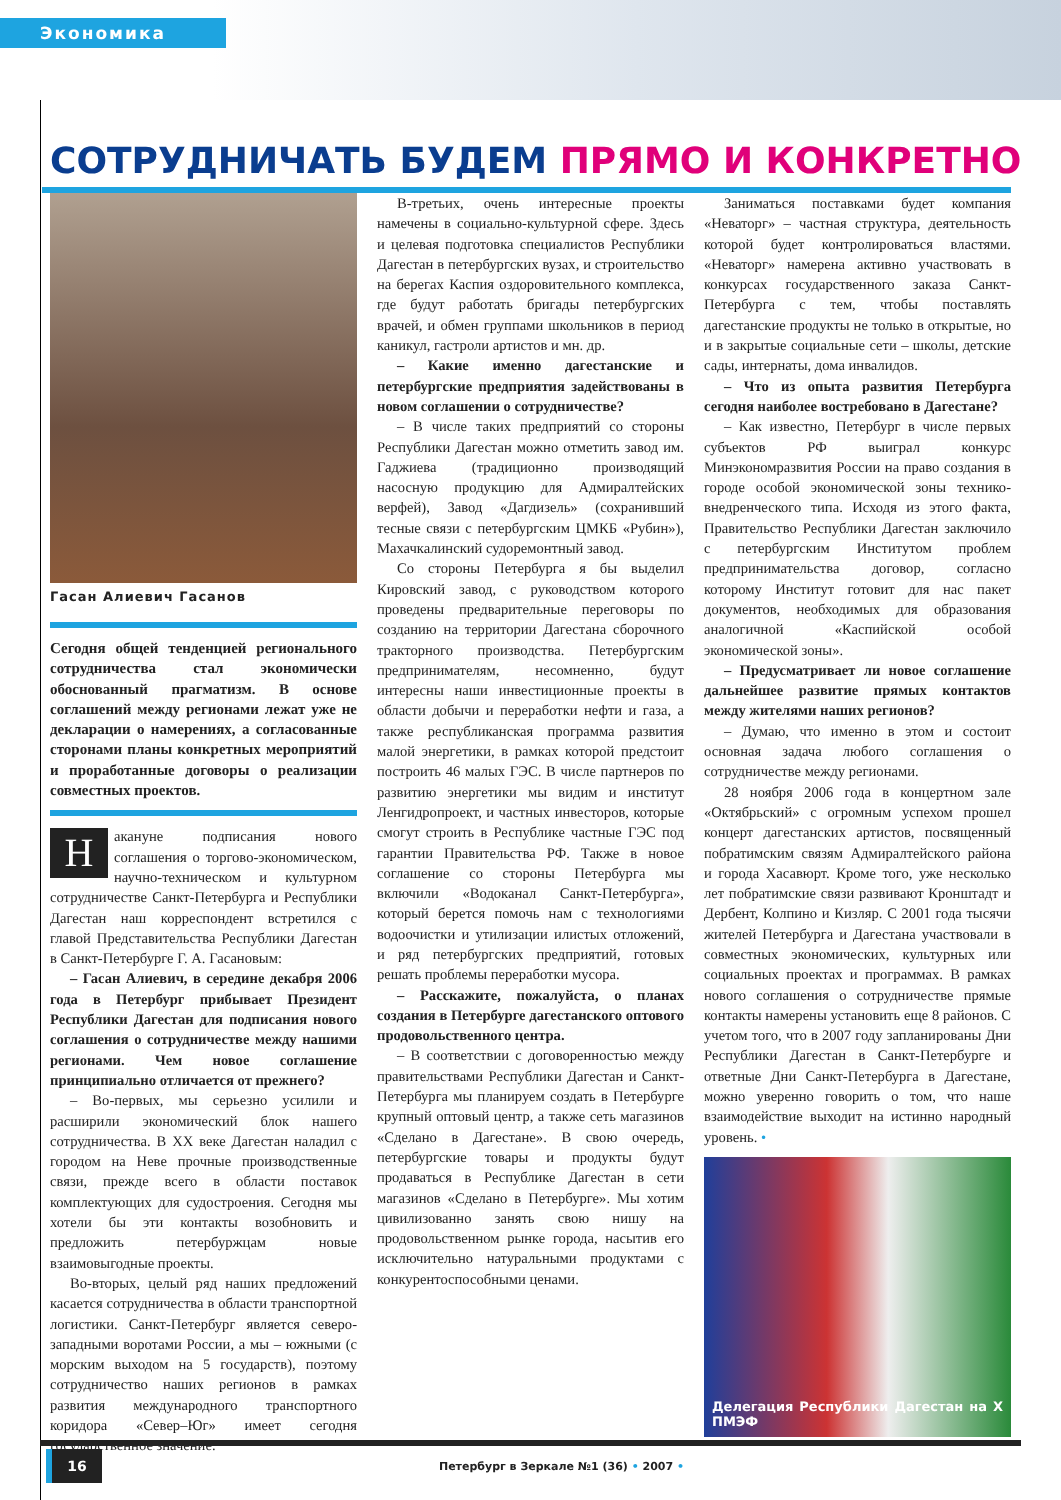Экономика
СОТРУДНИЧАТЬ БУДЕМ ПРЯМО И КОНКРЕТНО
Гасан Алиевич Гасанов
Сегодня общей тенденцией регионального сотрудничества стал экономически обоснованный прагматизм. В основе соглашений между регионами лежат уже не декларации о намерениях, а согласованные сторонами планы конкретных мероприятий и проработанные договоры о реализации совместных проектов.
Накануне подписания нового соглашения о торгово-экономическом, научно-техническом и культурном сотрудничестве Санкт-Петербурга и Республики Дагестан наш корреспондент встретился с главой Представительства Республики Дагестан в Санкт-Петербурге Г. А. Гасановым:
– Гасан Алиевич, в середине декабря 2006 года в Петербург прибывает Президент Республики Дагестан для подписания нового соглашения о сотрудничестве между нашими регионами. Чем новое соглашение принципиально отличается от прежнего?
– Во-первых, мы серьезно усилили и расширили экономический блок нашего сотрудничества. В ХХ веке Дагестан наладил с городом на Неве прочные производственные связи, прежде всего в области поставок комплектующих для судостроения. Сегодня мы хотели бы эти контакты возобновить и предложить петербуржцам новые взаимовыгодные проекты.
Во-вторых, целый ряд наших предложений касается сотрудничества в области транспортной логистики. Санкт-Петербург является северо-западными воротами России, а мы – южными (с морским выходом на 5 государств), поэтому сотрудничество наших регионов в рамках развития международного транспортного коридора «Север–Юг» имеет сегодня государственное значение.
В-третьих, очень интересные проекты намечены в социально-культурной сфере. Здесь и целевая подготовка специалистов Республики Дагестан в петербургских вузах, и строительство на берегах Каспия оздоровительного комплекса, где будут работать бригады петербургских врачей, и обмен группами школьников в период каникул, гастроли артистов и мн. др.
– Какие именно дагестанские и петербургские предприятия задействованы в новом соглашении о сотрудничестве?
– В числе таких предприятий со стороны Республики Дагестан можно отметить завод им. Гаджиева (традиционно производящий насосную продукцию для Адмиралтейских верфей), Завод «Дагдизель» (сохранивший тесные связи с петербургским ЦМКБ «Рубин»), Махачкалинский судоремонтный завод.
Со стороны Петербурга я бы выделил Кировский завод, с руководством которого проведены предварительные переговоры по созданию на территории Дагестана сборочного тракторного производства. Петербургским предпринимателям, несомненно, будут интересны наши инвестиционные проекты в области добычи и переработки нефти и газа, а также республиканская программа развития малой энергетики, в рамках которой предстоит построить 46 малых ГЭС. В числе партнеров по развитию энергетики мы видим и институт Ленгидропроект, и частных инвесторов, которые смогут строить в Республике частные ГЭС под гарантии Правительства РФ. Также в новое соглашение со стороны Петербурга мы включили «Водоканал Санкт-Петербурга», который берется помочь нам с технологиями водоочистки и утилизации илистых отложений, и ряд петербургских предприятий, готовых решать проблемы переработки мусора.
– Расскажите, пожалуйста, о планах создания в Петербурге дагестанского оптового продовольственного центра.
– В соответствии с договоренностью между правительствами Республики Дагестан и Санкт-Петербурга мы планируем создать в Петербурге крупный оптовый центр, а также сеть магазинов «Сделано в Дагестане». В свою очередь, петербургские товары и продукты будут продаваться в Республике Дагестан в сети магазинов «Сделано в Петербурге». Мы хотим цивилизованно занять свою нишу на продовольственном рынке города, насытив его исключительно натуральными продуктами с конкурентоспособными ценами.
Заниматься поставками будет компания «Неваторг» – частная структура, деятельность которой будет контролироваться властями. «Неваторг» намерена активно участвовать в конкурсах государственного заказа Санкт-Петербурга с тем, чтобы поставлять дагестанские продукты не только в открытые, но и в закрытые социальные сети – школы, детские сады, интернаты, дома инвалидов.
– Что из опыта развития Петербурга сегодня наиболее востребовано в Дагестане?
– Как известно, Петербург в числе первых субъектов РФ выиграл конкурс Минэкономразвития России на право создания в городе особой экономической зоны технико-внедренческого типа. Исходя из этого факта, Правительство Республики Дагестан заключило с петербургским Институтом проблем предпринимательства договор, согласно которому Институт готовит для нас пакет документов, необходимых для образования аналогичной «Каспийской особой экономической зоны».
– Предусматривает ли новое соглашение дальнейшее развитие прямых контактов между жителями наших регионов?
– Думаю, что именно в этом и состоит основная задача любого соглашения о сотрудничестве между регионами.
28 ноября 2006 года в концертном зале «Октябрьский» с огромным успехом прошел концерт дагестанских артистов, посвященный побратимским связям Адмиралтейского района и города Хасавюрт. Кроме того, уже несколько лет побратимские связи развивают Кронштадт и Дербент, Колпино и Кизляр. С 2001 года тысячи жителей Петербурга и Дагестана участвовали в совместных экономических, культурных или социальных проектах и программах. В рамках нового соглашения о сотрудничестве прямые контакты намерены установить еще 8 районов. С учетом того, что в 2007 году запланированы Дни Республики Дагестан в Санкт-Петербурге и ответные Дни Санкт-Петербурга в Дагестане, можно уверенно говорить о том, что наше взаимодействие выходит на истинно народный уровень. •
Делегация Республики Дагестан на X ПМЭФ
16
Петербург в Зеркале №1 (36) • 2007 •